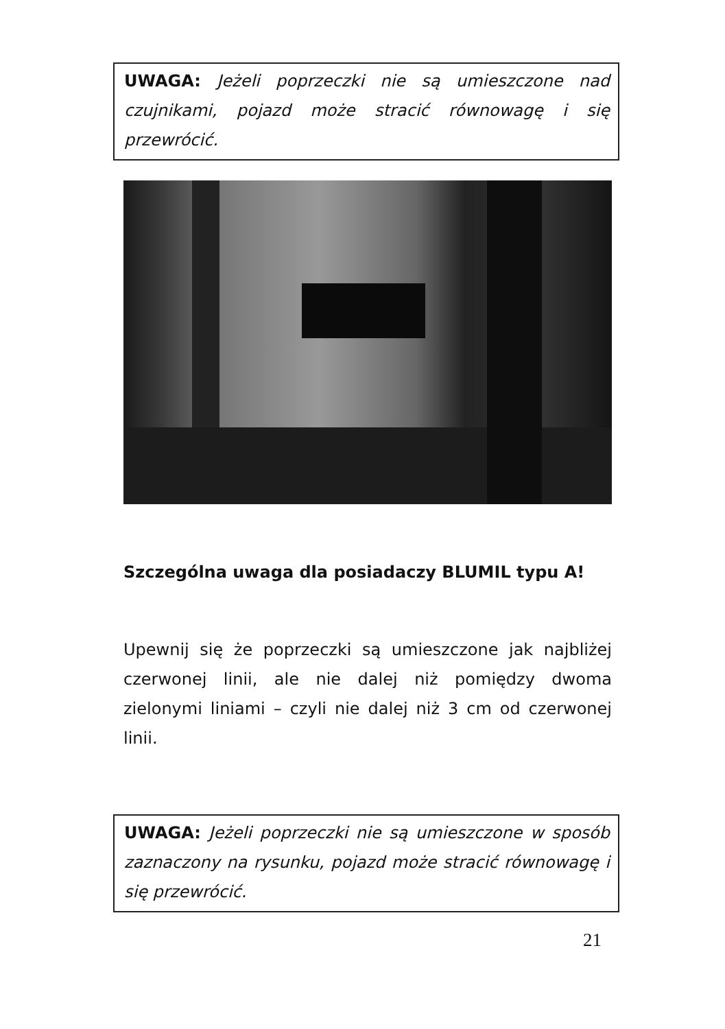UWAGA: Jeżeli poprzeczki nie są umieszczone nad czujnikami, pojazd może stracić równowagę i się przewrócić.
Szczególna uwaga dla posiadaczy BLUMIL typu A!
Upewnij się że poprzeczki są umieszczone jak najbliżej czerwonej linii, ale nie dalej niż pomiędzy dwoma zielonymi liniami – czyli nie dalej niż 3 cm od czerwonej linii.
UWAGA: Jeżeli poprzeczki nie są umieszczone w sposób zaznaczony na rysunku, pojazd może stracić równowagę i się przewrócić.
21